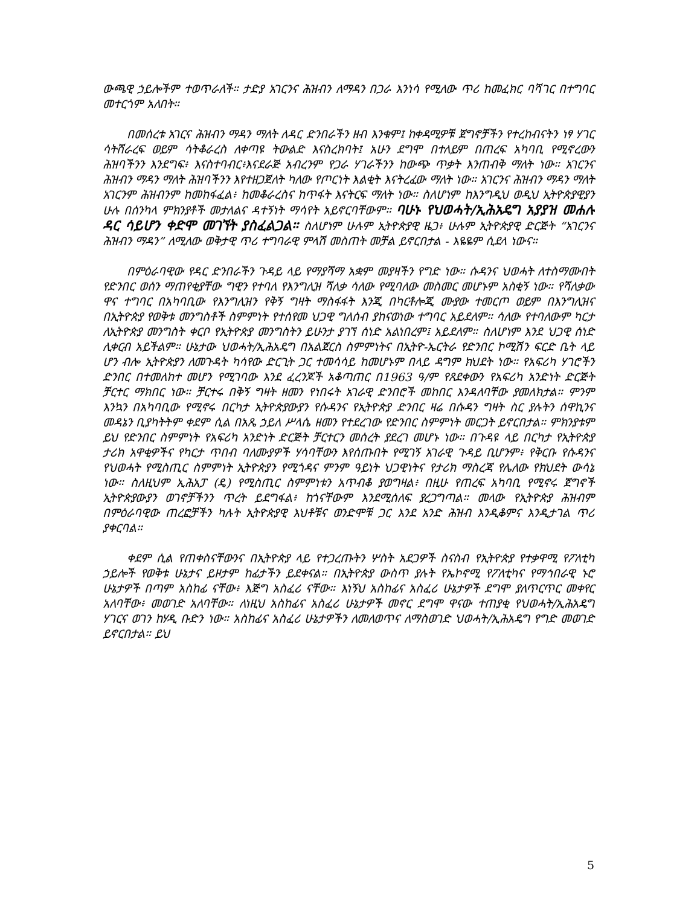ውጫዊ ኃይሎችም ተወጥራለች። ታድያ አገርንና ሕዝብን ለማዳን በጋራ እንነሳ የሚለው ጥሪ ከመፈክር ባሻገር በተግባር መተርጎም አለበት።
በመሰረቱ አገርና ሕዝብን ማዳን ማለት ለዳር ድንበራችን ዘብ እንቁም፤ ከቀዳሚዎቹ ጀግኖቻችን የተረከብናትን ነፃ ሃገር ሳትሸራረፍ ወይም ሳትቆራረስ ለቀጣዩ ትውልድ እናስረክባት፤ አሁን ደግሞ በተለይም በጠረፍ አካባቢ የሚኖረውን ሕዝባችንን እንደግፍ፥ እናስተባብር፥እናደራጅ አብረንም የጋራ ሃገራችንን ከውጭ ጥቃት እንጠብቅ ማለት ነው። አገርንና ሕዝብን ማዳን ማለት ሕዝባችንን እየተዘጋጀለት ካለው የጦርነት እልቂት እናትረፈው ማለት ነው። አገርንና ሕዝብን ማዳን ማለት አገርንም ሕዝብንም ከመከፋፈል፥ ከመቆራረስና ከጥፋት እናትርፍ ማለት ነው። ስለሆነም ከእንግዲህ ወዲህ ኢትዮጵያዊያን ሁሉ በሰንካላ ምክንያቶች መታለልና ዳተኝነት ማሳየት አይኖርባቸውም። ባሁኑ የህወሓት/ኢሕአዴግ አያያዝ መሐሉ ዳር ሳይሆን ቀድሞ መገኘት ያስፈልጋል። ስለሆነም ሁሉም ኢትዮጵያዊ ዜጋ፥ ሁሉም ኢትዮጵያዊ ድርጅት “አገርንና ሕዝብን ማዳን” ለሚለው ወቅታዊ ጥሪ ተግባራዊ ምላሽ መስጠት መቻል ይኖርበታል - እዬዬም ሲደላ ነውና።
በምዕራባዊው የዳር ድንበራችን ጉዳይ ላይ የማያሻማ አቋም መያዛችን የግድ ነው። ሱዳንና ህወሓት ለተስማሙበት የድንበር ወሰን ማጠየቂያቸው ግዊን የተባለ የእንግሊዝ ሻለቃ ሳለው የሚባለው መስመር መሆኑም አስቂኝ ነው። የሻለቃው ዋና ተግባር በአካባቢው የእንግሊዝን የቅኝ ግዛት ማስፋፋት እንጂ በካርቶሎጂ ሙያው ተመርጦ ወይም በእንግሊዝና በኢትዮጵያ የወቅቱ መንግስቶች ስምምነት የተሰየመ ህጋዊ ግለሰብ ያከናወነው ተግባር አይደለም። ሳለው የተባለውም ካርታ ለኢትዮጵያ መንግስት ቀርቦ የኢትዮጵያ መንግስትን ይሁንታ ያገኘ ሰነድ አልነበረም፤ አይደለም። ስለሆነም እንደ ህጋዊ ሰነድ ሊቀርብ አይችልም። ሁኔታው ህወሓት/ኢሕአዴግ በአልጀርስ ስምምነትና በኢትዮ-ኤርትራ የድንበር ኮሚሽን ፍርድ ቤት ላይ ሆን ብሎ ኢትዮጵያን ለመጉዳት ካሳየው ድርጊት ጋር ተመሳሳይ ከመሆኑም በላይ ዳግም ክህደት ነው። የአፍሪካ ሃገሮችን ድንበር በተመለከተ መሆን የሚገባው እንደ ፈረንጆች አቆጣጠር በ1963 ዓ/ም የጸደቀውን የአፍሪካ አንድነት ድርጅት ቻርተር ማክበር ነው። ቻርተሩ በቅኝ ግዛት ዘመን የነበሩት አገራዊ ድንበሮች መከበር እንዳለባቸው ያመለክታል። ምንም እንኳን በአካባቢው የሚኖሩ በርካታ ኢትዮጵያውያን የሱዳንና የኢትዮጵያ ድንበር ዛሬ በሱዳን ግዛት ስር ያሉትን ሰዋኪንና መዳኔን ቢያካትትም ቀደም ሲል በአጼ ኃይለ ሥላሴ ዘመን የተደረገው የድንበር ስምምነት መርጋት ይኖርበታል። ምክንያቱም ይህ የድንበር ስምምነት የአፍሪካ አንድነት ድርጅት ቻርተርን መሰረት ያደረገ መሆኑ ነው። በጉዳዩ ላይ በርካታ የኢትዮጵያ ታሪክ አዋቂዎችና የካርታ ጥበብ ባለሙያዎች ሃሳባቸውን እየሰጡበት የሚገኝ አገራዊ ጉዳይ ቢሆንም፥ የቅርቡ የሱዳንና የህወሓት የሚስጢር ስምምነት ኢትዮጵያን የሚጎዳና ምንም ዓይነት ህጋዊነትና የታሪክ ማስረጃ የሌለው የክህደት ውሳኔ ነው። ስለዚህም ኢሕአፓ (ዴ) የሚስጢር ስምምነቱን አጥብቆ ያወግዛል፥ በዚሁ የጠረፍ አካባቢ የሚኖሩ ጀግኖች ኢትዮጵያውያን ወገኖቻችንን ጥረት ይደግፋል፥ ከጎናቸውም እንደሚሰለፍ ያረጋግጣል። መላው የኢትዮጵያ ሕዝብም በምዕራባዊው ጠረፎቻችን ካሉት ኢትዮጵያዊ እህቶቹና ወንድሞቹ ጋር እንደ አንድ ሕዝብ እንዲቆምና እንዲታገል ጥሪ ያቀርባል።
ቀደም ሲል የጠቀስናቸውንና በኢትዮጵያ ላይ የተጋረጡትን ሦስት አደጋዎች ስናስብ የኢትዮጵያ የተቃዋሚ የፖለቲካ ኃይሎች የወቅቱ ሁኔታና ይዞታም ከፊታችን ይደቀናል። በኢትዮጵያ ውስጥ ያሉት የኤኮኖሚ የፖለቲካና የማኅበራዊ ኑሮ ሁኔታዎች በጣም አስከፊ ናቸው፥ እጅግ አስፈሪ ናቸው። እነኝህ አስከፊና አስፈሪ ሁኔታዎች ደግሞ ያለጥርጥር መቀየር አለባቸው፥ መወገድ አለባቸው። ለነዚህ አስከፊና አስፈሪ ሁኔታዎች መኖር ደግሞ ዋናው ተጠያቂ የህወሓት/ኢሕአዴግ ሃገርና ወገን ከሃዲ ቡድን ነው። አስከፊና አስፈሪ ሁኔታዎችን ለመለወጥና ለማስወገድ ህወሓት/ኢሕአዴግ የግድ መወገድ ይኖርበታል። ይህ
5